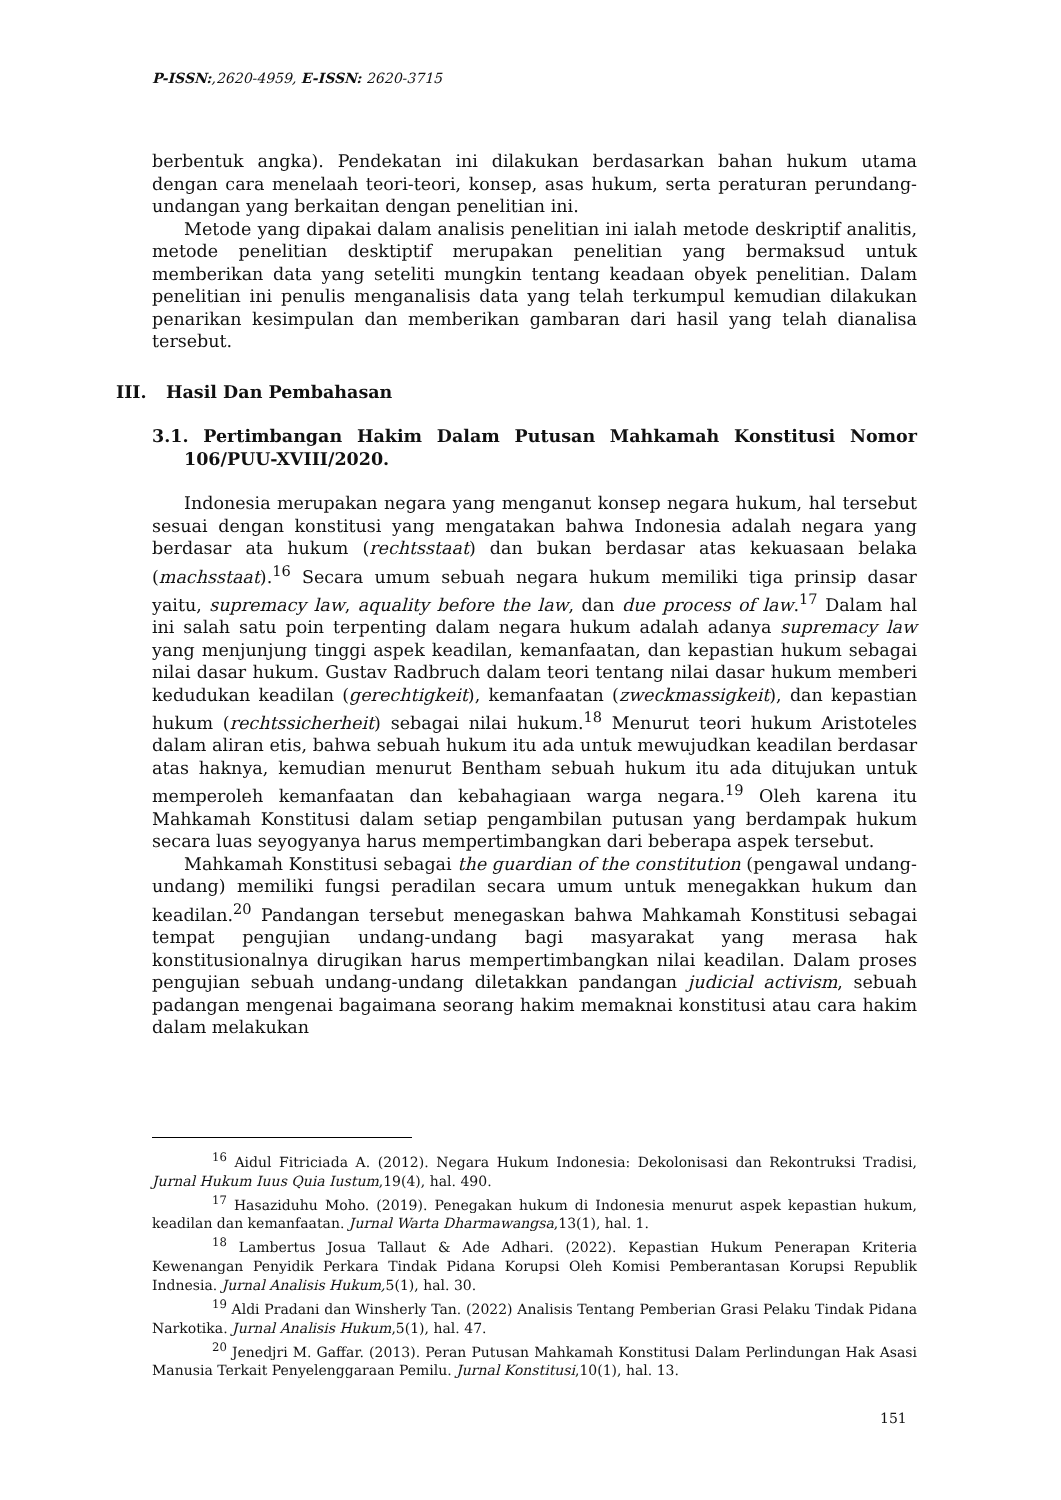P-ISSN:,2620-4959, E-ISSN: 2620-3715
berbentuk angka). Pendekatan ini dilakukan berdasarkan bahan hukum utama dengan cara menelaah teori-teori, konsep, asas hukum, serta peraturan perundang-undangan yang berkaitan dengan penelitian ini.
Metode yang dipakai dalam analisis penelitian ini ialah metode deskriptif analitis, metode penelitian desktiptif merupakan penelitian yang bermaksud untuk memberikan data yang seteliti mungkin tentang keadaan obyek penelitian. Dalam penelitian ini penulis menganalisis data yang telah terkumpul kemudian dilakukan penarikan kesimpulan dan memberikan gambaran dari hasil yang telah dianalisa tersebut.
III. Hasil Dan Pembahasan
3.1. Pertimbangan Hakim Dalam Putusan Mahkamah Konstitusi Nomor 106/PUU-XVIII/2020.
Indonesia merupakan negara yang menganut konsep negara hukum, hal tersebut sesuai dengan konstitusi yang mengatakan bahwa Indonesia adalah negara yang berdasar ata hukum (rechtsstaat) dan bukan berdasar atas kekuasaan belaka (machsstaat).<sup>16</sup> Secara umum sebuah negara hukum memiliki tiga prinsip dasar yaitu, supremacy law, aquality before the law, dan due process of law.<sup>17</sup> Dalam hal ini salah satu poin terpenting dalam negara hukum adalah adanya supremacy law yang menjunjung tinggi aspek keadilan, kemanfaatan, dan kepastian hukum sebagai nilai dasar hukum. Gustav Radbruch dalam teori tentang nilai dasar hukum memberi kedudukan keadilan (gerechtigkeit), kemanfaatan (zweckmassigkeit), dan kepastian hukum (rechtssicherheit) sebagai nilai hukum.<sup>18</sup> Menurut teori hukum Aristoteles dalam aliran etis, bahwa sebuah hukum itu ada untuk mewujudkan keadilan berdasar atas haknya, kemudian menurut Bentham sebuah hukum itu ada ditujukan untuk memperoleh kemanfaatan dan kebahagiaan warga negara.<sup>19</sup> Oleh karena itu Mahkamah Konstitusi dalam setiap pengambilan putusan yang berdampak hukum secara luas seyogyanya harus mempertimbangkan dari beberapa aspek tersebut.
Mahkamah Konstitusi sebagai the guardian of the constitution (pengawal undang-undang) memiliki fungsi peradilan secara umum untuk menegakkan hukum dan keadilan.<sup>20</sup> Pandangan tersebut menegaskan bahwa Mahkamah Konstitusi sebagai tempat pengujian undang-undang bagi masyarakat yang merasa hak konstitusionalnya dirugikan harus mempertimbangkan nilai keadilan. Dalam proses pengujian sebuah undang-undang diletakkan pandangan judicial activism, sebuah padangan mengenai bagaimana seorang hakim memaknai konstitusi atau cara hakim dalam melakukan
<sup>16</sup> Aidul Fitriciada A. (2012). Negara Hukum Indonesia: Dekolonisasi dan Rekontruksi Tradisi, Jurnal Hukum Iuus Quia Iustum,19(4), hal. 490.
<sup>17</sup> Hasaziduhu Moho. (2019). Penegakan hukum di Indonesia menurut aspek kepastian hukum, keadilan dan kemanfaatan. Jurnal Warta Dharmawangsa,13(1), hal. 1.
<sup>18</sup> Lambertus Josua Tallaut & Ade Adhari. (2022). Kepastian Hukum Penerapan Kriteria Kewenangan Penyidik Perkara Tindak Pidana Korupsi Oleh Komisi Pemberantasan Korupsi Republik Indnesia. Jurnal Analisis Hukum, 5(1), hal. 30.
<sup>19</sup> Aldi Pradani dan Winsherly Tan. (2022) Analisis Tentang Pemberian Grasi Pelaku Tindak Pidana Narkotika. Jurnal Analisis Hukum,5(1), hal. 47.
<sup>20</sup> Jenedjri M. Gaffar. (2013). Peran Putusan Mahkamah Konstitusi Dalam Perlindungan Hak Asasi Manusia Terkait Penyelenggaraan Pemilu. Jurnal Konstitusi,10(1), hal. 13.
151